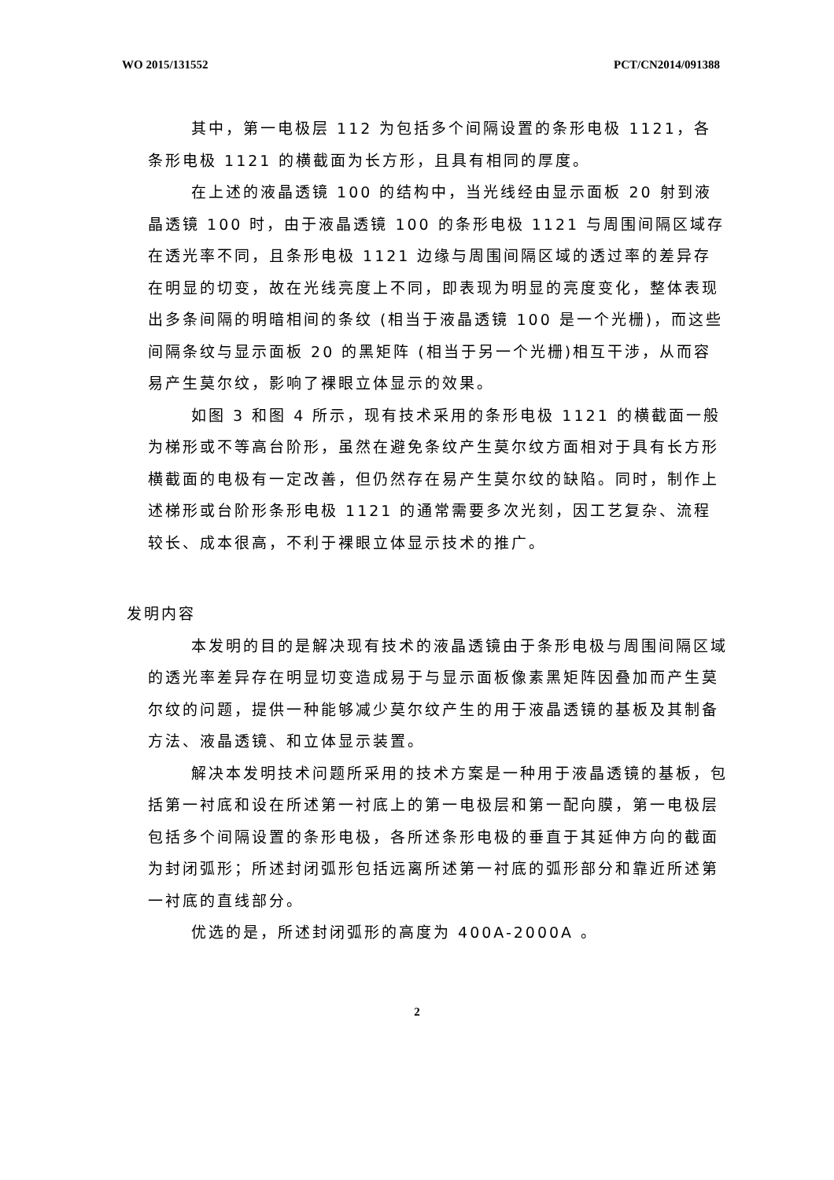WO 2015/131552 PCT/CN2014/091388
其中，第一电极层 112 为包括多个间隔设置的条形电极 1121，各条形电极 1121 的横截面为长方形，且具有相同的厚度。
在上述的液晶透镜 100 的结构中，当光线经由显示面板 20 射到液晶透镜 100 时，由于液晶透镜 100 的条形电极 1121 与周围间隔区域存在透光率不同，且条形电极 1121 边缘与周围间隔区域的透过率的差异存在明显的切变，故在光线亮度上不同，即表现为明显的亮度变化，整体表现出多条间隔的明暗相间的条纹 (相当于液晶透镜 100 是一个光栅)，而这些间隔条纹与显示面板 20 的黑矩阵 (相当于另一个光栅)相互干涉，从而容易产生莫尔纹，影响了裸眼立体显示的效果。
如图 3 和图 4 所示，现有技术采用的条形电极 1121 的横截面一般为梯形或不等高台阶形，虽然在避免条纹产生莫尔纹方面相对于具有长方形横截面的电极有一定改善，但仍然存在易产生莫尔纹的缺陷。同时，制作上述梯形或台阶形条形电极 1121 的通常需要多次光刻，因工艺复杂、流程较长、成本很高，不利于裸眼立体显示技术的推广。
发明内容
本发明的目的是解决现有技术的液晶透镜由于条形电极与周围间隔区域的透光率差异存在明显切变造成易于与显示面板像素黑矩阵因叠加而产生莫尔纹的问题，提供一种能够减少莫尔纹产生的用于液晶透镜的基板及其制备方法、液晶透镜、和立体显示装置。
解决本发明技术问题所采用的技术方案是一种用于液晶透镜的基板，包括第一衬底和设在所述第一衬底上的第一电极层和第一配向膜，第一电极层包括多个间隔设置的条形电极，各所述条形电极的垂直于其延伸方向的截面为封闭弧形；所述封闭弧形包括远离所述第一衬底的弧形部分和靠近所述第一衬底的直线部分。
优选的是，所述封闭弧形的高度为 400A-2000A 。
2